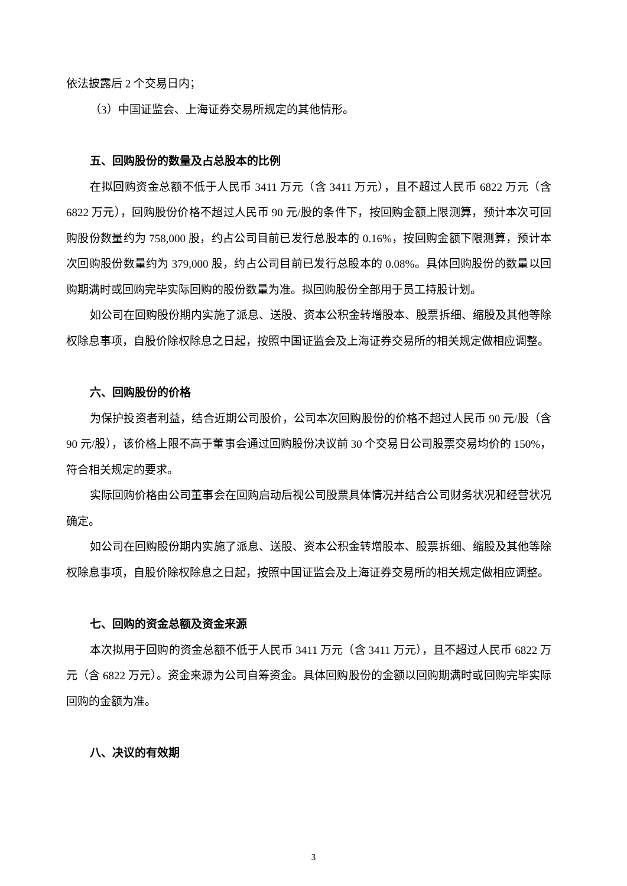依法披露后 2 个交易日内；
（3）中国证监会、上海证券交易所规定的其他情形。
五、回购股份的数量及占总股本的比例
在拟回购资金总额不低于人民币 3411 万元（含 3411 万元），且不超过人民币 6822 万元（含 6822 万元），回购股份价格不超过人民币 90 元/股的条件下，按回购金额上限测算，预计本次可回购股份数量约为 758,000 股，约占公司目前已发行总股本的 0.16%，按回购金额下限测算，预计本次回购股份数量约为 379,000 股，约占公司目前已发行总股本的 0.08%。具体回购股份的数量以回购期满时或回购完毕实际回购的股份数量为准。拟回购股份全部用于员工持股计划。
如公司在回购股份期内实施了派息、送股、资本公积金转增股本、股票拆细、缩股及其他等除权除息事项，自股价除权除息之日起，按照中国证监会及上海证券交易所的相关规定做相应调整。
六、回购股份的价格
为保护投资者利益，结合近期公司股价，公司本次回购股份的价格不超过人民币 90 元/股（含 90 元/股），该价格上限不高于董事会通过回购股份决议前 30 个交易日公司股票交易均价的 150%，符合相关规定的要求。
实际回购价格由公司董事会在回购启动后视公司股票具体情况并结合公司财务状况和经营状况确定。
如公司在回购股份期内实施了派息、送股、资本公积金转增股本、股票拆细、缩股及其他等除权除息事项，自股价除权除息之日起，按照中国证监会及上海证券交易所的相关规定做相应调整。
七、回购的资金总额及资金来源
本次拟用于回购的资金总额不低于人民币 3411 万元（含 3411 万元），且不超过人民币 6822 万元（含 6822 万元）。资金来源为公司自筹资金。具体回购股份的金额以回购期满时或回购完毕实际回购的金额为准。
八、决议的有效期
3